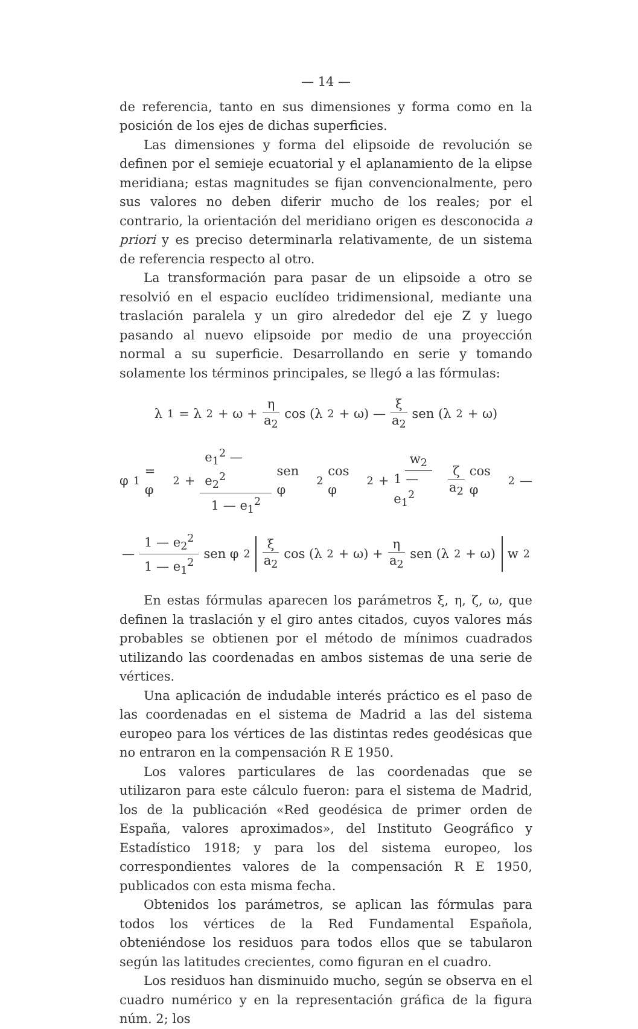— 14 —
de referencia, tanto en sus dimensiones y forma como en la posición de los ejes de dichas superficies.
Las dimensiones y forma del elipsoide de revolución se definen por el semieje ecuatorial y el aplanamiento de la elipse meridiana; estas magnitudes se fijan convencionalmente, pero sus valores no deben diferir mucho de los reales; por el contrario, la orientación del meridiano origen es desconocida a priori y es preciso determinarla relativamente, de un sistema de referencia respecto al otro.
La transformación para pasar de un elipsoide a otro se resolvió en el espacio euclídeo tridimensional, mediante una traslación paralela y un giro alrededor del eje Z y luego pasando al nuevo elipsoide por medio de una proyección normal a su superficie. Desarrollando en serie y tomando solamente los términos principales, se llegó a las fórmulas:
λ<sub>1</sub> = λ<sub>2</sub> + ω + η a<sub>2</sub> cos (λ<sub>2</sub> + ω) — ξ a<sub>2</sub> sen (λ<sub>2</sub> + ω)
φ<sub>1</sub> = φ<sub>2</sub> + e<sub>1</sub><sup>2</sup> — e<sub>2</sub><sup>2</sup> 1 — e<sub>1</sub><sup>2</sup> sen φ<sub>2</sub> cos φ<sub>2</sub> + w<sub>2</sub> 1 — e<sub>1</sub><sup>2</sup> ζ a<sub>2</sub> cos φ<sub>2</sub> —
— 1 — e<sub>2</sub><sup>2</sup> 1 — e<sub>1</sub><sup>2</sup> sen φ<sub>2</sub> ξ a<sub>2</sub> cos (λ<sub>2</sub> + ω) + η a<sub>2</sub> sen (λ<sub>2</sub> + ω) w<sub>2</sub>
En estas fórmulas aparecen los parámetros ξ, η, ζ, ω, que definen la traslación y el giro antes citados, cuyos valores más probables se obtienen por el método de mínimos cuadrados utilizando las coordenadas en ambos sistemas de una serie de vértices.
Una aplicación de indudable interés práctico es el paso de las coordenadas en el sistema de Madrid a las del sistema europeo para los vértices de las distintas redes geodésicas que no entraron en la compensación R E 1950.
Los valores particulares de las coordenadas que se utilizaron para este cálculo fueron: para el sistema de Madrid, los de la publicación «Red geodésica de primer orden de España, valores aproximados», del Instituto Geográfico y Estadístico 1918; y para los del sistema europeo, los correspondientes valores de la compensación R E 1950, publicados con esta misma fecha.
Obtenidos los parámetros, se aplican las fórmulas para todos los vértices de la Red Fundamental Española, obteniéndose los residuos para todos ellos que se tabularon según las latitudes crecientes, como figuran en el cuadro.
Los residuos han disminuido mucho, según se observa en el cuadro numérico y en la representación gráfica de la figura núm. 2; los